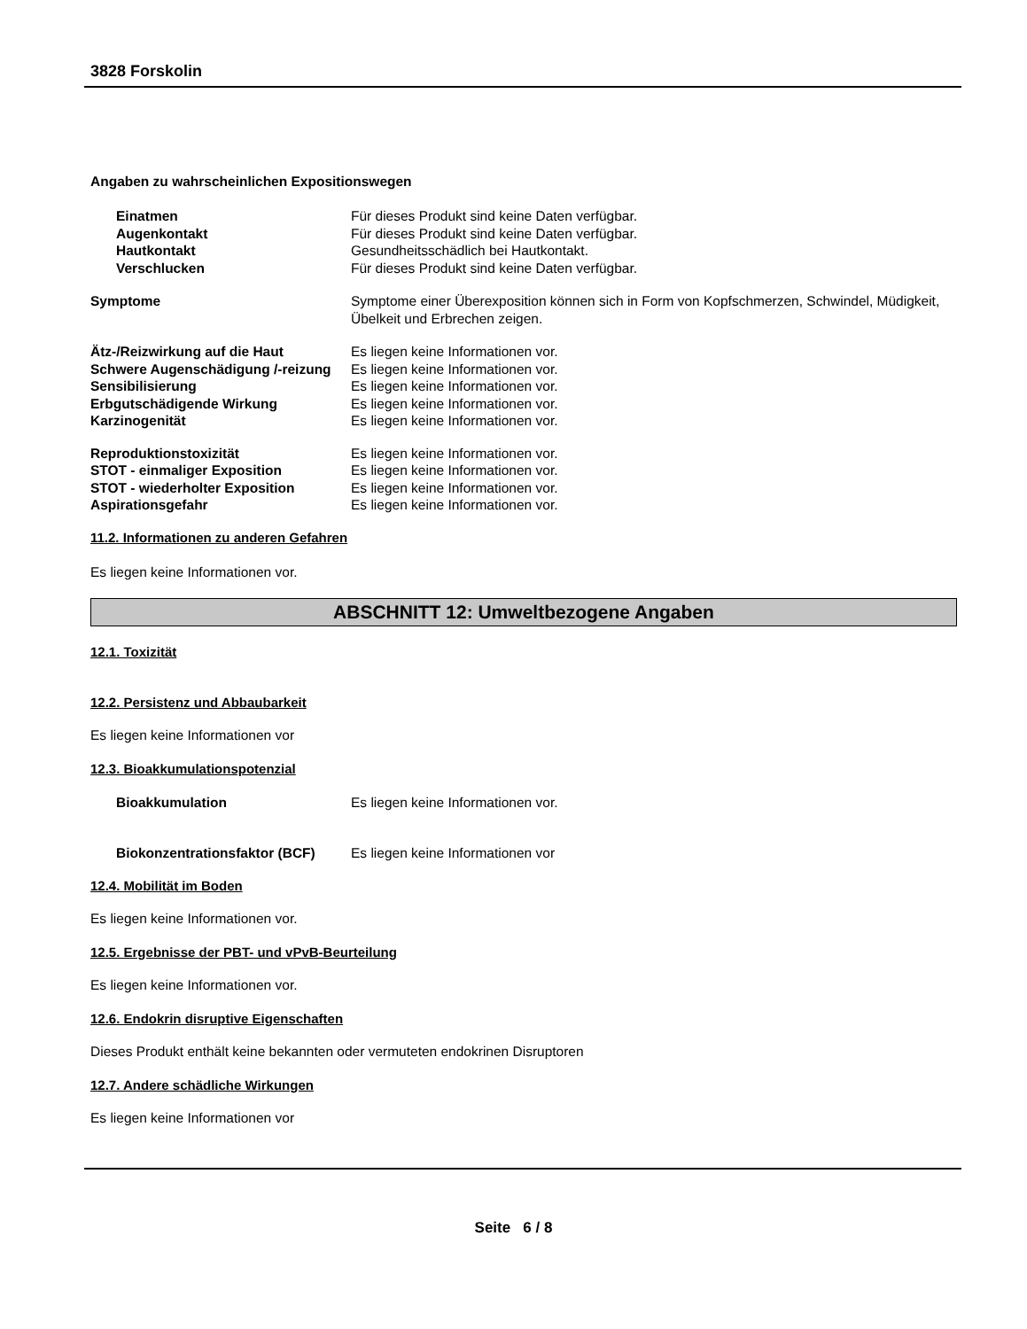3828 Forskolin
Angaben zu wahrscheinlichen Expositionswegen
Einatmen Für dieses Produkt sind keine Daten verfügbar.
Augenkontakt Für dieses Produkt sind keine Daten verfügbar.
Hautkontakt Gesundheitsschädlich bei Hautkontakt.
Verschlucken Für dieses Produkt sind keine Daten verfügbar.
Symptome Symptome einer Überexposition können sich in Form von Kopfschmerzen, Schwindel, Müdigkeit, Übelkeit und Erbrechen zeigen.
Ätz-/Reizwirkung auf die Haut Es liegen keine Informationen vor.
Schwere Augenschädigung /-reizung
Es liegen keine Informationen vor.
Sensibilisierung Es liegen keine Informationen vor.
Erbgutschädigende Wirkung Es liegen keine Informationen vor.
Karzinogenität Es liegen keine Informationen vor.
Reproduktionstoxizität Es liegen keine Informationen vor.
STOT - einmaliger Exposition Es liegen keine Informationen vor.
STOT - wiederholter Exposition Es liegen keine Informationen vor.
Aspirationsgefahr Es liegen keine Informationen vor.
11.2. Informationen zu anderen Gefahren
Es liegen keine Informationen vor.
ABSCHNITT 12: Umweltbezogene Angaben
12.1. Toxizität
12.2. Persistenz und Abbaubarkeit
Es liegen keine Informationen vor
12.3. Bioakkumulationspotenzial
Bioakkumulation Es liegen keine Informationen vor.
Biokonzentrationsfaktor (BCF)
Es liegen keine Informationen vor
12.4. Mobilität im Boden
Es liegen keine Informationen vor.
12.5. Ergebnisse der PBT- und vPvB-Beurteilung
Es liegen keine Informationen vor.
12.6. Endokrin disruptive Eigenschaften
Dieses Produkt enthält keine bekannten oder vermuteten endokrinen Disruptoren
12.7. Andere schädliche Wirkungen
Es liegen keine Informationen vor
Seite 6 / 8